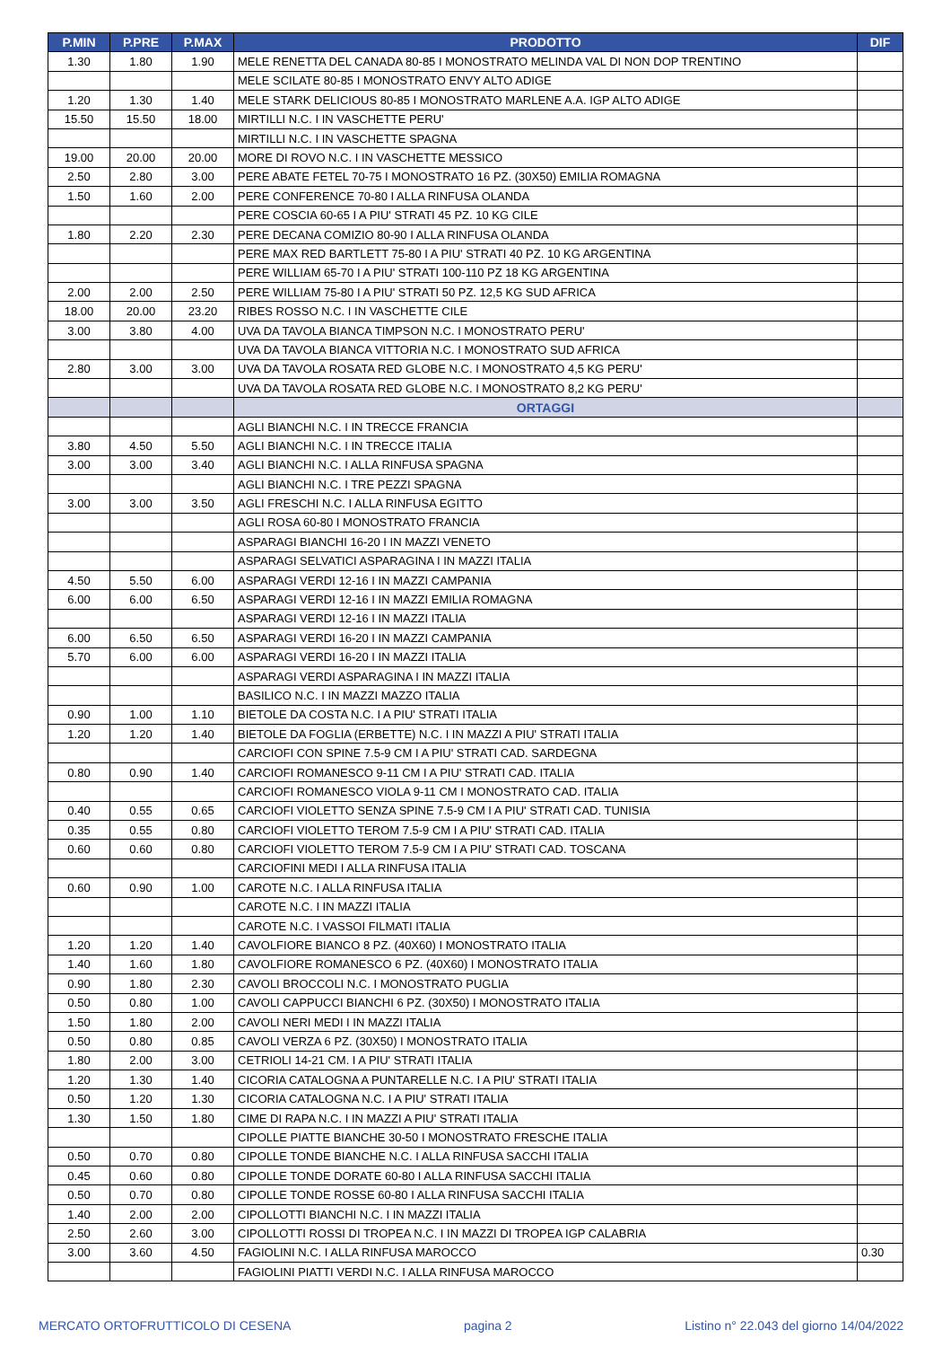| P.MIN | P.PRE | P.MAX | PRODOTTO | DIF |
| --- | --- | --- | --- | --- |
| 1.30 | 1.80 | 1.90 | MELE RENETTA DEL CANADA 80-85 I MONOSTRATO MELINDA VAL DI NON DOP TRENTINO | |
| | | | MELE SCILATE 80-85 I MONOSTRATO ENVY ALTO ADIGE | |
| 1.20 | 1.30 | 1.40 | MELE STARK DELICIOUS 80-85 I MONOSTRATO MARLENE A.A. IGP ALTO ADIGE | |
| 15.50 | 15.50 | 18.00 | MIRTILLI N.C. I IN VASCHETTE PERU' | |
| | | | MIRTILLI N.C. I IN VASCHETTE SPAGNA | |
| 19.00 | 20.00 | 20.00 | MORE DI ROVO N.C. I IN VASCHETTE MESSICO | |
| 2.50 | 2.80 | 3.00 | PERE ABATE FETEL 70-75 I MONOSTRATO 16 PZ. (30X50) EMILIA ROMAGNA | |
| 1.50 | 1.60 | 2.00 | PERE CONFERENCE 70-80 I ALLA RINFUSA OLANDA | |
| | | | PERE COSCIA 60-65 I A PIU' STRATI 45 PZ. 10 KG CILE | |
| 1.80 | 2.20 | 2.30 | PERE DECANA COMIZIO 80-90 I ALLA RINFUSA OLANDA | |
| | | | PERE MAX RED BARTLETT 75-80 I A PIU' STRATI 40 PZ. 10 KG ARGENTINA | |
| | | | PERE WILLIAM 65-70 I A PIU' STRATI 100-110 PZ 18 KG ARGENTINA | |
| 2.00 | 2.00 | 2.50 | PERE WILLIAM 75-80 I A PIU' STRATI 50 PZ. 12,5 KG SUD AFRICA | |
| 18.00 | 20.00 | 23.20 | RIBES ROSSO N.C. I IN VASCHETTE CILE | |
| 3.00 | 3.80 | 4.00 | UVA DA TAVOLA BIANCA TIMPSON N.C. I MONOSTRATO PERU' | |
| | | | UVA DA TAVOLA BIANCA VITTORIA N.C. I MONOSTRATO SUD AFRICA | |
| 2.80 | 3.00 | 3.00 | UVA DA TAVOLA ROSATA RED GLOBE N.C. I MONOSTRATO 4,5 KG PERU' | |
| | | | UVA DA TAVOLA ROSATA RED GLOBE N.C. I MONOSTRATO 8,2 KG PERU' | |
| | | | ORTAGGI | |
| | | | AGLI BIANCHI N.C. I IN TRECCE FRANCIA | |
| 3.80 | 4.50 | 5.50 | AGLI BIANCHI N.C. I IN TRECCE ITALIA | |
| 3.00 | 3.00 | 3.40 | AGLI BIANCHI N.C. I ALLA RINFUSA SPAGNA | |
| | | | AGLI BIANCHI N.C. I TRE PEZZI SPAGNA | |
| 3.00 | 3.00 | 3.50 | AGLI FRESCHI N.C. I ALLA RINFUSA EGITTO | |
| | | | AGLI ROSA 60-80 I MONOSTRATO FRANCIA | |
| | | | ASPARAGI BIANCHI 16-20 I IN MAZZI VENETO | |
| | | | ASPARAGI SELVATICI ASPARAGINA I IN MAZZI ITALIA | |
| 4.50 | 5.50 | 6.00 | ASPARAGI VERDI 12-16 I IN MAZZI CAMPANIA | |
| 6.00 | 6.00 | 6.50 | ASPARAGI VERDI 12-16 I IN MAZZI EMILIA ROMAGNA | |
| | | | ASPARAGI VERDI 12-16 I IN MAZZI ITALIA | |
| 6.00 | 6.50 | 6.50 | ASPARAGI VERDI 16-20 I IN MAZZI CAMPANIA | |
| 5.70 | 6.00 | 6.00 | ASPARAGI VERDI 16-20 I IN MAZZI ITALIA | |
| | | | ASPARAGI VERDI ASPARAGINA I IN MAZZI ITALIA | |
| | | | BASILICO N.C. I IN MAZZI MAZZO ITALIA | |
| 0.90 | 1.00 | 1.10 | BIETOLE DA COSTA N.C. I A PIU' STRATI ITALIA | |
| 1.20 | 1.20 | 1.40 | BIETOLE DA FOGLIA (ERBETTE) N.C. I IN MAZZI A PIU' STRATI ITALIA | |
| | | | CARCIOFI CON SPINE 7.5-9 CM I A PIU' STRATI CAD. SARDEGNA | |
| 0.80 | 0.90 | 1.40 | CARCIOFI ROMANESCO 9-11 CM I A PIU' STRATI CAD. ITALIA | |
| | | | CARCIOFI ROMANESCO VIOLA 9-11 CM I MONOSTRATO CAD. ITALIA | |
| 0.40 | 0.55 | 0.65 | CARCIOFI VIOLETTO SENZA SPINE 7.5-9 CM I A PIU' STRATI CAD. TUNISIA | |
| 0.35 | 0.55 | 0.80 | CARCIOFI VIOLETTO TEROM 7.5-9 CM I A PIU' STRATI CAD. ITALIA | |
| 0.60 | 0.60 | 0.80 | CARCIOFI VIOLETTO TEROM 7.5-9 CM I A PIU' STRATI CAD. TOSCANA | |
| | | | CARCIOFINI MEDI I ALLA RINFUSA ITALIA | |
| 0.60 | 0.90 | 1.00 | CAROTE N.C. I ALLA RINFUSA ITALIA | |
| | | | CAROTE N.C. I IN MAZZI ITALIA | |
| | | | CAROTE N.C. I VASSOI FILMATI ITALIA | |
| 1.20 | 1.20 | 1.40 | CAVOLFIORE BIANCO 8 PZ. (40X60) I MONOSTRATO ITALIA | |
| 1.40 | 1.60 | 1.80 | CAVOLFIORE ROMANESCO 6 PZ. (40X60) I MONOSTRATO ITALIA | |
| 0.90 | 1.80 | 2.30 | CAVOLI BROCCOLI N.C. I MONOSTRATO PUGLIA | |
| 0.50 | 0.80 | 1.00 | CAVOLI CAPPUCCI BIANCHI 6 PZ. (30X50) I MONOSTRATO ITALIA | |
| 1.50 | 1.80 | 2.00 | CAVOLI NERI MEDI I IN MAZZI ITALIA | |
| 0.50 | 0.80 | 0.85 | CAVOLI VERZA 6 PZ. (30X50) I MONOSTRATO ITALIA | |
| 1.80 | 2.00 | 3.00 | CETRIOLI 14-21 CM. I A PIU' STRATI ITALIA | |
| 1.20 | 1.30 | 1.40 | CICORIA CATALOGNA A PUNTARELLE N.C. I A PIU' STRATI ITALIA | |
| 0.50 | 1.20 | 1.30 | CICORIA CATALOGNA N.C. I A PIU' STRATI ITALIA | |
| 1.30 | 1.50 | 1.80 | CIME DI RAPA N.C. I IN MAZZI A PIU' STRATI ITALIA | |
| | | | CIPOLLE PIATTE BIANCHE 30-50 I MONOSTRATO FRESCHE ITALIA | |
| 0.50 | 0.70 | 0.80 | CIPOLLE TONDE BIANCHE N.C. I ALLA RINFUSA SACCHI ITALIA | |
| 0.45 | 0.60 | 0.80 | CIPOLLE TONDE DORATE 60-80 I ALLA RINFUSA SACCHI ITALIA | |
| 0.50 | 0.70 | 0.80 | CIPOLLE TONDE ROSSE 60-80 I ALLA RINFUSA SACCHI ITALIA | |
| 1.40 | 2.00 | 2.00 | CIPOLLOTTI BIANCHI N.C. I IN MAZZI ITALIA | |
| 2.50 | 2.60 | 3.00 | CIPOLLOTTI ROSSI DI TROPEA N.C. I IN MAZZI DI TROPEA IGP CALABRIA | |
| 3.00 | 3.60 | 4.50 | FAGIOLINI N.C. I ALLA RINFUSA MAROCCO | 0.30 |
| | | | FAGIOLINI PIATTI VERDI N.C. I ALLA RINFUSA MAROCCO | |
MERCATO ORTOFRUTTICOLO DI CESENA pagina 2 Listino n° 22.043 del giorno 14/04/2022